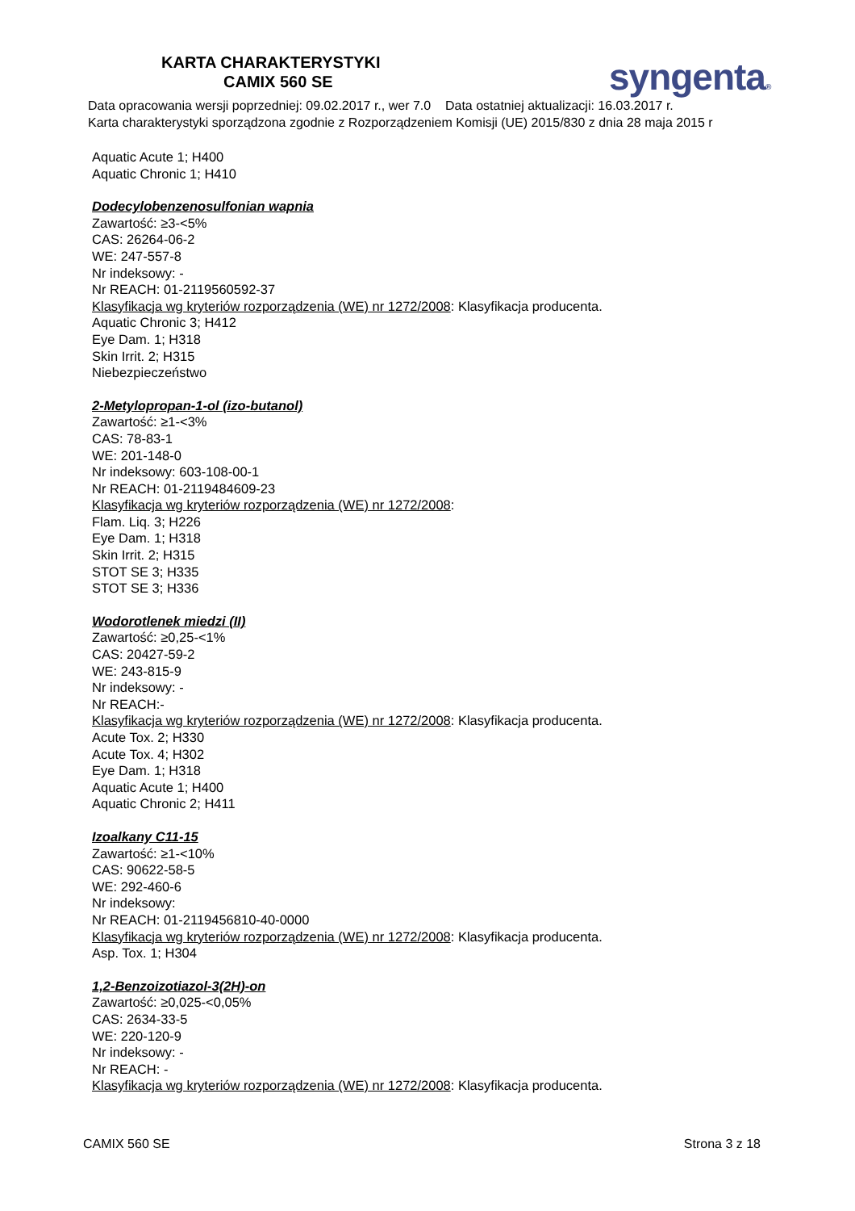KARTA CHARAKTERYSTYKI
CAMIX 560 SE syngenta®
Data opracowania wersji poprzedniej: 09.02.2017 r., wer 7.0 Data ostatniej aktualizacji: 16.03.2017 r.
Karta charakterystyki sporządzona zgodnie z Rozporządzeniem Komisji (UE) 2015/830 z dnia 28 maja 2015 r
Aquatic Acute 1; H400
Aquatic Chronic 1; H410
Dodecylobenzenosulfonian wapnia
Zawartość: ≥3-<5%
CAS: 26264-06-2
WE: 247-557-8
Nr indeksowy: -
Nr REACH: 01-2119560592-37
Klasyfikacja wg kryteriów rozporządzenia (WE) nr 1272/2008: Klasyfikacja producenta.
Aquatic Chronic 3; H412
Eye Dam. 1; H318
Skin Irrit. 2; H315
Niebezpieczeństwo
2-Metylopropan-1-ol (izo-butanol)
Zawartość: ≥1-<3%
CAS: 78-83-1
WE: 201-148-0
Nr indeksowy: 603-108-00-1
Nr REACH: 01-2119484609-23
Klasyfikacja wg kryteriów rozporządzenia (WE) nr 1272/2008:
Flam. Liq. 3; H226
Eye Dam. 1; H318
Skin Irrit. 2; H315
STOT SE 3; H335
STOT SE 3; H336
Wodorotlenek miedzi (II)
Zawartość: ≥0,25-<1%
CAS: 20427-59-2
WE: 243-815-9
Nr indeksowy: -
Nr REACH:-
Klasyfikacja wg kryteriów rozporządzenia (WE) nr 1272/2008: Klasyfikacja producenta.
Acute Tox. 2; H330
Acute Tox. 4; H302
Eye Dam. 1; H318
Aquatic Acute 1; H400
Aquatic Chronic 2; H411
Izoalkany C11-15
Zawartość: ≥1-<10%
CAS: 90622-58-5
WE: 292-460-6
Nr indeksowy:
Nr REACH: 01-2119456810-40-0000
Klasyfikacja wg kryteriów rozporządzenia (WE) nr 1272/2008: Klasyfikacja producenta.
Asp. Tox. 1; H304
1,2-Benzoizotiazol-3(2H)-on
Zawartość: ≥0,025-<0,05%
CAS: 2634-33-5
WE: 220-120-9
Nr indeksowy: -
Nr REACH: -
Klasyfikacja wg kryteriów rozporządzenia (WE) nr 1272/2008: Klasyfikacja producenta.
CAMIX 560 SE Strona 3 z 18